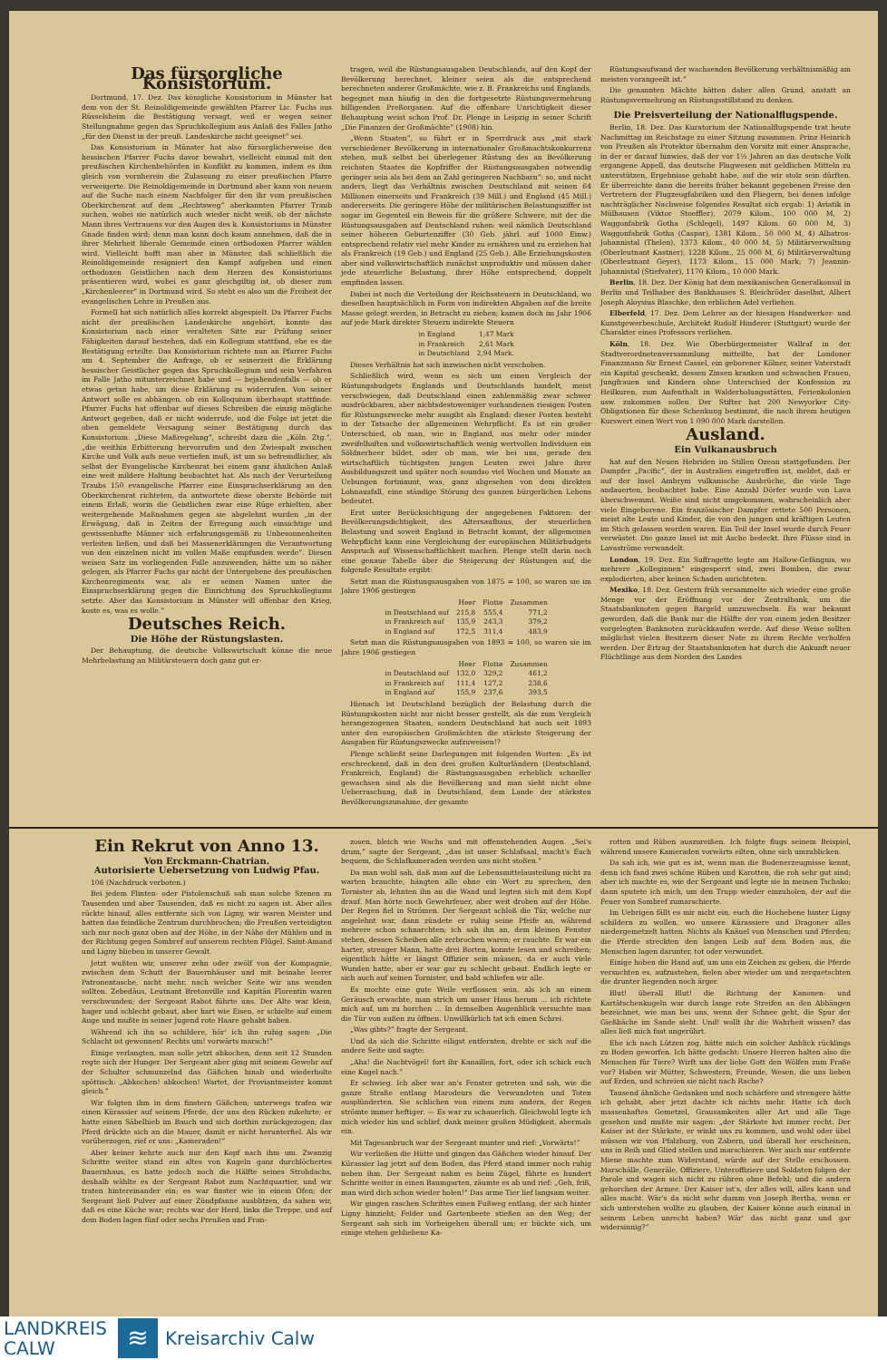Das fürsorgliche Konsistorium.
Dortmund, 17. Dez. Das königliche Konsistorium in Münster hat dem von der St. Reinoldigemeinde gewählten Pfarrer Lic. Fuchs aus Rüsselsheim die Bestätigung versagt, weil er wegen seiner Stellungnahme gegen das Spruchkollegium aus Anlaß des Falles Jatho „für den Dienst in der preuß. Landeskirche nicht geeignet“ sei.
Das Konsistorium in Münster hat also fürsorglicherweise den hessischen Pfarrer Fuchs davor bewahrt, vielleicht einmal mit den preußischen Kirchenbehörden in Konflikt zu kommen, indem es ihm gleich von vornherein die Zulassung zu einer preußischen Pfarre verweigerte. Die Reinoldigemeinde in Dortmund aber kann von neuem auf die Suche nach einem Nachfolger für den ihr vom preußischen Oberkirchenrat auf dem „Rechtsweg“ aberkannten Pfarrer Traub suchen, wobei sie natürlich auch wieder nicht weiß, ob der nächste Mann ihres Vertrauens vor den Augen des k. Konsistoriums in Münster Gnade finden wird; denn man kann doch kaum annehmen, daß die in ihrer Mehrheit liberale Gemeinde einen orthodoxen Pfarrer wählen wird. Vielleicht hofft man aber in Münster, daß schließlich die Reinoldigemeinde resigniert den Kampf aufgeben und einen orthodoxen Geistlichen nach dem Herzen des Konsistoriums präsentieren wird, wobei es ganz gleichgiltig ist, ob dieser zum „Kirchenleerer“ in Dortmund wird. So steht es also um die Freiheit der evangelischen Lehre in Preußen aus.
Formell hat sich natürlich alles korrekt abgespielt. Da Pfarrer Fuchs nicht der preußischen Landeskirche angehört, konnte das Konsistorium nach einer veralteten Sitte zur Prüfung seiner Fähigkeiten darauf bestehen, daß ein Kollegium stattfand, ehe es die Bestätigung erteilte. Das Konsistorium richtete nun an Pfarrer Fuchs am 4. September die Anfrage, ob er seinerzeit die Erklärung hessischer Geistlicher gegen das Spruchkollegium und sein Verfahren im Falle Jatho mitunterzeichnet habe und — bejahendenfalls — ob er etwas getan habe, um diese Erklärung zu widerrufen. Von seiner Antwort solle es abhängen, ob ein Kolloquium überhaupt stattfinde. Pfarrer Fuchs hat offenbar auf dieses Schreiben die einzig mögliche Antwort gegeben, daß er nicht widerrufe, und die Folge ist jetzt die oben gemeldete Versagung seiner Bestätigung durch das Konsistorium. „Diese Maßregelung“, schreibt dazu die „Köln. Ztg.“, „die weithin Erbitterung hervorrufen und den Zwiespalt zwischen Kirche und Volk aufs neue vertiefen muß, ist um so befremdlicher, als selbst der Evangelische Kirchenrat bei einem ganz ähnlichen Anlaß eine weit mildere Haltung beobachtet hat. Als nach der Verurteilung Traubs 150 evangelische Pfarrer eine Einspruchserklärung an den Oberkirchenrat richteten, da antwortete diese oberste Behörde mit einem Erlaß, worin die Geistlichen zwar eine Rüge erhielten, aber weitergehende Maßnahmen gegen sie abgelehnt wurden „in der Erwägung, daß in Zeiten der Erregung auch einsichtige und gewissenhafte Männer sich erfahrungsgemäß zu Unbesonnenheiten verleiten ließen, und daß bei Massenerklärungen die Verantwortung von den einzelnen nicht im vollen Maße empfunden werde“. Diesen weisen Satz im vorliegenden Falle anzuwenden, hätte um so näher gelegen, als Pfarrer Fuchs gar nicht der Untergebene des preußischen Kirchenregiments war, als er seinen Namen unter die Einspruchserklärung gegen die Einrichtung des Spruchkollegiums setzte. Aber das Konsistorium in Münster will offenbar den Krieg, koste es, was es wolle.“
Deutsches Reich.
Die Höhe der Rüstungslasten.
Der Behauptung, die deutsche Volkswirtschaft könne die neue Mehrbelastung an Militärsteuern doch ganz gut er-
tragen, weil die Rüstungsausgaben Deutschlands, auf den Kopf der Bevölkerung berechnet, kleiner seien als die entsprechend berechneten anderer Großmächte, wie z. B. Frankreichs und Englands, begegnet man häufig in den die fortgesetzte Rüstungsvermehrung billigenden Preßorganen. Auf die offenbare Unrichtigkeit dieser Behauptung weist schon Prof. Dr. Plenge in Leipzig in seiner Schrift „Die Finanzen der Großmächte“ (1908) hin.
„Wenn Staaten“, so führt er in Sperrdruck aus „mit stark verschiedener Bevölkerung in internationaler Großmachtskonkurrenz stehen, muß selbst bei überlegener Rüstung des an Bevölkerung reichsten Staates die Kopfziffer der Rüstungsausgaben notwendig geringer sein als bei dem an Zahl geringeren Nachbarn“: so, und nicht anders, liegt das Verhältnis zwischen Deutschland mit seinen 64 Millionen einerseits und Frankreich (39 Mill.) und England (45 Mill.) andererseits. Die geringere Höhe der militärischen Belastungsziffer ist sogar im Gegenteil ein Beweis für die größere Schwere, mit der die Rüstungsausgaben auf Deutschland ruhen: weil nämlich Deutschland seiner höheren Geburtenziffer (30 Geb. jährl. auf 1000 Einw.) entsprechend relativ viel mehr Kinder zu ernähren und zu erziehen hat als Frankreich (19 Geb.) und England (25 Geb.). Alle Erziehungskosten aber sind volkswirtschaftlich zunächst unproduktiv und müssen daher jede steuerliche Belastung, ihrer Höhe entsprechend, doppelt empfinden lassen.
Dabei ist noch die Verteilung der Reichssteuern in Deutschland, wo dieselben hauptsächlich in Form von indirekten Abgaben auf die breite Masse gelegt werden, in Betracht zu ziehen; kamen doch im Jahr 1906 auf jede Mark direkter Steuern indirekte Steuern
| in England | 1,47 Mark |
| in Frankreich | 2,61 Mark |
| in Deutschland | 2,94 Mark. |
Dieses Verhältnis hat sich inzwischen nicht verschoben.
Schließlich wird, wenn es sich um einen Vergleich der Rüstungsbudgets Englands und Deutschlands handelt, meist verschwiegen, daß Deutschland einen zahlenmäßig zwar schwer ausdrückbaren, aber nichtsdestoweniger vorhandenen riesigen Posten für Rüstungszwecke mehr ausgibt als England: dieser Posten besteht in der Tatsache der allgemeinen Wehrpflicht. Es ist ein großer Unterschied, ob man, wie in England, aus mehr oder minder zweifelhaften und volkswirtschaftlich wenig wertvollen Individuen ein Söldnerheer bildet, oder ob man, wie bei uns, gerade den wirtschaftlich tüchtigsten jungen Leuten zwei Jahre ihrer Ausbildungszeit und später noch soundso viel Wochen und Monate an Uebungen fortnimmt, was, ganz abgesehen von dem direkten Lohnausfall, eine ständige Störung des ganzen bürgerlichen Lebens bedeutet.
Erst unter Berücksichtigung der angegebenen Faktoren: der Bevölkerungsdichtigkeit, des Altersaufbaus, der steuerlichen Belastung und soweit England in Betracht kommt, der allgemeinen Wehrpflicht kann eine Vergleichung der europäischen Militärbudgets Anspruch auf Wissenschaftlichkeit machen. Plenge stellt darin noch eine genaue Tabelle über die Steigerung der Rüstungen auf, die folgende Resultate ergibt:
Setzt man die Rüstungsausgaben von 1875 = 100, so waren sie im Jahre 1906 gestiegen
| | Heer | Flotte | Zusammen |
| --- | --- | --- | --- |
| in Deutschland auf | 215,8 | 555,4 | 771,2 |
| in Frankreich auf | 135,9 | 243,3 | 379,2 |
| in England auf | 172,5 | 311,4 | 483,9 |
Setzt man die Rüstungsausgaben von 1893 = 100, so waren sie im Jahre 1906 gestiegen
| | Heer | Flotte | Zusammen |
| --- | --- | --- | --- |
| in Deutschland auf | 132,0 | 329,2 | 461,2 |
| in Frankreich auf | 111,4 | 127,2 | 238,6 |
| in England auf | 155,9 | 237,6 | 393,5 |
Hienach ist Deutschland bezüglich der Belastung durch die Rüstungskosten nicht nur nicht besser gestellt, als die zum Vergleich herangezogenen Staaten, sondern Deutschland hat auch seit 1893 unter den europäischen Großmächten die stärkste Steigerung der Ausgaben für Rüstungszwecke aufzuweisen!?
Plenge schließt seine Darlegungen mit folgenden Worten: „Es ist erschreckend, daß in den drei großen Kulturländern (Deutschland, Frankreich, England) die Rüstungsausgaben erheblich schneller gewachsen sind als die Bevölkerung und man sieht nicht ohne Ueberraschung, daß in Deutschland, dem Lande der stärksten Bevölkerungszunahme, der gesamte
Rüstungsaufwand der wachsenden Bevölkerung verhältnismäßig am meisten vorangeeilt ist.“
Die genannten Mächte hätten daher allen Grund, anstatt an Rüstungsvermehrung an Rüstungsstillstand zu denken.
Die Preisverteilung der Nationalflugspende.
Berlin, 18. Dez. Das Kuratorium der Nationalflugspende trat heute Nachmittag im Reichstage zu einer Sitzung zusammen. Prinz Heinrich von Preußen als Protektor übernahm den Vorsitz mit einer Ansprache, in der er darauf hinwies, daß der vor 1½ Jahren an das deutsche Volk ergangene Appell, das deutsche Flugwesen mit geldlichen Mitteln zu unterstützen, Ergebnisse gehabt habe, auf die wir stolz sein dürften. Er überreichte dann die bereits früher bekannt gegebenen Preise den Vertretern der Flugzeugfabriken und den Fliegern, bei denen infolge nachträglicher Nachweise folgendes Resultat sich ergab: 1) Aviatik in Mülhausen (Viktor Stoeffler), 2079 Kilom., 100 000 M, 2) Waggonfabrik Gotha (Schlegel), 1497 Kilom. 60 000 M, 3) Waggonfabrik Gotha (Caspar), 1381 Kilom., 50 000 M, 4) Albatros-Johannistal (Thelen), 1373 Kilom., 40 000 M, 5) Militärverwaltung (Oberleutnant Kastner), 1228 Kilom., 25 000 M, 6) Militärverwaltung (Oberleutnant Geyer), 1173 Kilom., 15 000 Mark; 7) Jeannin-Johannistal (Stiefvater), 1170 Kilom., 10 000 Mark.
Berlin, 18. Dez. Der König hat dem mexikanischen Generalkonsul in Berlin und Teilhaber des Bankhauses S. Bleichröder daselbst, Albert Joseph Aloysius Blaschke, den erblichen Adel verliehen.
Elberfeld, 17. Dez. Dem Lehrer an der hiesigen Handwerker- und Kunstgewerbeschule, Architekt Rudolf Hinderer (Stuttgart) wurde der Charakter eines Professors verliehen.
Köln, 18. Dez. Wie Oberbürgermeister Wallraf in der Stadtverordnetenversammlung mitteilte, hat der Londoner Finanzmann Sir Ernest Cassel, ein geborener Kölner, seiner Vaterstadt ein Kapital geschenkt, dessen Zinsen kranken und schwachen Frauen, Jungfrauen und Kindern ohne Unterschied der Konfession zu Heilkuren, zum Aufenthalt in Walderholungsstätten, Ferienkolonien usw. zukommen sollen. Der Stifter hat 200 Newyorker City-Obligationen für diese Schenkung bestimmt, die nach ihrem heutigen Kurswert einen Wert von 1 090 000 Mark darstellen.
Ausland.
Ein Vulkanausbruch
hat auf den Neuen Hebriden im Stillen Ozean stattgefunden. Der Dampfer „Pacific“, der in Australien eingetroffen ist, meldet, daß er auf der Insel Ambrym vulkanische Ausbrüche, die viele Tage andauerten, beobachtet habe. Eine Anzahl Dörfer wurde von Lava überschwemmt. Weiße sind nicht umgekommen, wahrscheinlich aber viele Eingeborene. Ein französischer Dampfer rettete 500 Personen, meist alte Leute und Kinder, die von den jungen und kräftigen Leuten im Stich gelassen worden waren. Ein Teil der Insel wurde durch Feuer verwüstet. Die ganze Insel ist mit Asche bedeckt. Ihre Flüsse sind in Lavaströme verwandelt.
London, 19. Dez. Ein Suffragette legte am Hallow-Gefängnis, wo mehrere „Kolleginnen“ eingesperrt sind, zwei Bomben, die zwar explodierten, aber keinen Schaden anrichteten.
Mexiko, 18. Dez. Gestern früh versammelte sich wieder eine große Menge vor der Eröffnung vor der Zentralbank, um die Staatsbanknoten gegen Bargeld umzuwechseln. Es war bekannt geworden, daß die Bank nur die Hälfte der von einem jeden Besitzer vorgelegten Banknoten zurückkaufen werde. Auf diese Weise sollten möglichst vielen Besitzern dieser Note zu ihrem Rechte verholfen werden. Der Ertrag der Staatsbanknoten hat durch die Ankunft neuer Flüchtlinge aus dem Norden des Landes
Ein Rekrut von Anno 13.
Von Erckmann-Chatrian.
Autorisierte Uebersetzung von Ludwig Pfau.
106 (Nachdruck verboten.)
Bei jedem Flinten- oder Pistolenschuß sah man solche Szenen zu Tausenden und aber Tausenden, daß es nicht zu sagen ist. Aber alles rückte hinauf, alles entfernte sich von Ligny, wir waren Meister und hatten das feindliche Zentrum durchbrochen; die Preußen verteidigten sich nur noch ganz oben auf der Höhe, in der Nähe der Mühlen und in der Richtung gegen Sombref auf unserem rechten Flügel. Saint-Amand und Ligny blieben in unserer Gewalt.
Jetzt wußten wir, unserer zehn oder zwölf von der Kompagnie, zwischen dem Schutt der Bauernhäuser und mit beinahe leerer Patronentasche, nicht mehr, nach welcher Seite wir uns wenden sollten. Zebedäus, Leutnant Bretonville und Kapitän Florentin waren verschwunden; der Sergeant Rabot führte uns. Der Alte war klein, hager und schlecht gebaut, aber hart wie Eisen, er schielte auf einem Auge und mußte in seiner Jugend rote Haare gehabt haben.
Während ich ihn so schildere, hör' ich ihn ruhig sagen: „Die Schlacht ist gewonnen! Rechts um! vorwärts marsch!“
Einige verlangten, man solle jetzt abkochen, denn seit 12 Stunden regte sich der Hunger. Der Sergeant aber ging mit seinem Gewehr auf der Schulter schmunzelnd das Gäßchen hinab und wiederholte spöttisch: „Abkochen! abkochen! Wartet, der Proviantmeister kommt gleich.“
Wir folgten ihm in dem finstern Gäßchen; unterwegs trafen wir einen Kürassier auf seinem Pferde, der uns den Rücken zukehrte; er hatte einen Säbelhieb im Bauch und sich dorthin zurückgezogen; das Pferd drückte sich an die Mauer, damit er nicht herunterfiel. Als wir vorüberzogen, rief er uns: „Kameraden!“
Aber keiner kehrte auch nur den Kopf nach ihm um. Zwanzig Schritte weiter stand ein altes von Kugeln ganz durchlöchertes Bauernhaus, es hatte jedoch noch die Hälfte seines Strohdachs, deshalb wählte es der Sergeant Rabot zum Nachtquartier, und wir traten hintereinander ein; es war finster wie in einem Ofen; der Sergeant ließ Pulver auf einer Zündpfanne ausblitzen, da sahen wir, daß es eine Küche war; rechts war der Herd, links die Treppe, und auf dem Boden lagen fünf oder sechs Preußen und Fran-
zosen, bleich wie Wachs und mit offenstehenden Augen. „Sei's drum,“ sagte der Sergeant, „das ist unser Schlafsaal, macht's Euch bequem, die Schlafkameraden werden uns nicht stoßen.“
Da man wohl sah, daß man auf die Lebensmittelausteilung nicht zu warten brauchte, hängten alle ohne ein Wort zu sprechen, den Tornister ab, lehnten ihn an die Wand und legten sich mit dem Kopf drauf. Man hörte noch Gewehrfeuer, aber weit droben auf der Höhe. Der Regen fiel in Strömen. Der Sergeant schloß die Tür, welche nur angelehnt war, dann zündete er ruhig seine Pfeife an, während mehrere schon schnarchten; ich sah ihn an, dem kleinen Fenster stehen, dessen Scheiben alle zerbrochen waren; er rauchte. Er war ein harter, strenger Mann, hatte drei Borten, konnte lesen und schreiben; eigentlich hätte er längst Offizier sein müssen, da er auch viele Wunden hatte, aber er war gar zu schlecht gebaut. Endlich legte er sich auch auf seinen Tornister, und bald schliefen wir alle.
Es mochte eine gute Weile verflossen sein, als ich an einem Geräusch erwachte, man strich um unser Haus herum ... ich richtete mich auf, um zu horchen ... In demselben Augenblick versuchte man die Tür von außen zu öffnen. Unwillkürlich tat ich einen Schrei.
„Was gibts?“ fragte der Sergeant.
Und da sich die Schritte eiligst entfernten, drehte er sich auf die andere Seite und sagte:
„Aha! die Nachtvögel! fort ihr Kanaillen, fort, oder ich schick euch eine Kugel nach.“
Er schwieg. Ich aber war an's Fenster getreten und sah, wie die ganze Straße entlang Marodeurs die Verwundeten und Toten ausplünderten. Sie schlichen von einem zum andern, der Regen strömte immer heftiger. — Es war zu schauerlich. Gleichwohl legte ich mich wieder hin und schlief, dank meiner großen Müdigkeit, abermals ein.
Mit Tagesanbruch war der Sergeant munter und rief: „Vorwärts!“
Wir verließen die Hütte und gingen das Gäßchen wieder hinauf. Der Kürassier lag jetzt auf dem Boden, das Pferd stand immer noch ruhig neben ihm. Der Sergeant nahm es beim Zügel, führte es hundert Schritte weiter in einen Baumgarten, zäumte es ab und rief: „Geh, friß, man wird dich schon wieder holen!“ Das arme Tier lief langsam weiter.
Wir gingen raschen Schrittes einen Fußweg entlang, der sich hinter Ligny hinzieht; Felder und Gartenbeete stießen an den Weg; der Sergeant sah sich im Vorbeigehen überall um; er bückte sich, um einige stehen gebliebene Ka-
rotten und Rüben auszureißen. Ich folgte flugs seinem Beispiel, während unsere Kameraden vorwärts eilten, ohne sich umzublicken.
Da sah ich, wie gut es ist, wenn man die Bodenerzeugnisse kennt, denn ich fand zwei schöne Rüben und Karotten, die roh sehr gut sind; aber ich machte es, wie der Sergeant und legte sie in meinen Tschako; dann sputete ich mich, um den Trupp wieder einzuholen, der auf die Feuer von Sombref zumarschierte.
Im Uebrigen fällt es mir nicht ein, euch die Hochebene hinter Ligny schildern zu wollen, wo unsere Kürassiere und Dragoner alles niedergemetzelt hatten. Nichts als Knäuel von Menschen und Pferden; die Pferde streckten den langen Leib auf dem Boden aus, die Menschen lagen darunter, tot oder verwundet.
Einige hoben die Hand auf, um uns ein Zeichen zu geben, die Pferde versuchten es, aufzustehen, fielen aber wieder um und zerquetschten die drunter liegenden noch ärger.
Blut! überall Blut! die Richtung der Kanonen- und Kartätschenkugeln war durch lange rote Streifen an den Abhängen bezeichnet, wie man bei uns, wenn der Schnee geht, die Spur der Gießbäche im Sande sieht. Und! wollt ihr die Wahrheit wissen? das alles ließ mich fast ungerührt.
Ehe ich nach Lützen zog, hätte mich ein solcher Anblick rücklings zu Boden geworfen. Ich hätte gedacht: Unsere Herren halten also die Menschen für Tiere? Wirft uns der liebe Gott den Wölfen zum Fraße vor? Haben wir Mütter, Schwestern, Freunde, Wesen, die uns lieben auf Erden, und schreien sie nicht nach Rache?
Tausend ähnliche Gedanken und noch schärfere und strengere hätte ich gehabt, aber jetzt dachte ich nichts mehr. Hatte ich doch massenhaftes Gemetzel, Grausamkeiten aller Art und alle Tage gesehen und mußte mir sagen: „der Stärkste hat immer recht. Der Kaiser ist der Stärkste, er winkt uns zu kommen, und wohl oder übel müssen wir von Pfalzburg, von Zabern, und überall her erscheinen, uns in Reih und Glied stellen und marschieren. Wer auch nur entfernte Miene machte zum Widerstand, würde auf der Stelle erschossen. Marschälle, Generäle, Offiziere, Unteroffiziere und Soldaten folgen der Parole und wagen sich nicht zu rühren ohne Befehl; und die andern gehorchen der Armee. Der Kaiser ist's, der alles will, alles kann und alles macht. Wär's da nicht sehr dumm von Joseph Bertha, wenn er sich unterstehen wollte zu glauben, der Kaiser könne auch einmal in seinem Leben unrecht haben? Wär' das nicht ganz und gar widersinnig?“
LANDKREIS
CALW
≋
Kreisarchiv Calw